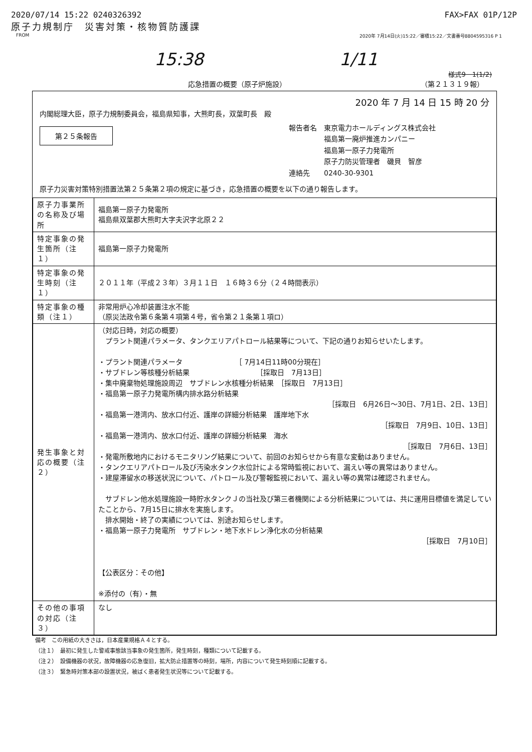2020/07/14 15:22 0240326392 FAX>FAX 01P/12P
原子力規制庁　災害対策・核物質防護課
FROM 2020年 7月14日(火)15:22／審積15:22／文書番号8804595316 P 1
15:38 1/11
様式9－1(1/2)
応急措置の概要（原子炉施設） （第２１３１９報）
2020 年 7 月 14 日 15 時 20 分
内閣総理大臣，原子力規制委員会，福島県知事，大熊町長，双葉町長　殿
第２５条報告
報告者名　東京電力ホールディングス株式会社
　　　　　福島第一廃炉推進カンパニー
　　　　　福島第一原子力発電所
　　　　　原子力防災管理者　磯貝　智彦
連絡先　　0240-30-9301
原子力災害対策特別措置法第２５条第２項の規定に基づき，応急措置の概要を以下の通り報告します。
| 原子力事業所の名称及び場所 | 福島第一原子力発電所 福島県双葉郡大熊町大字夫沢字北原２２ |
| 特定事象の発生箇所（注１） | 福島第一原子力発電所 |
| 特定事象の発生時刻（注１） | ２０１１年（平成２３年）３月１１日 １６時３６分（２４時間表示） |
| 特定事象の種類（注１） | 非常用炉心冷却装置注水不能 （原災法政令第６条第４項第４号，省令第２１条第１項ロ） |
| 発生事象と対応の概要（注２） | （対応日時，対応の概要） プラント関連パラメータ、タンクエリアパトロール結果等について、下記の通りお知らせいたします。 ・プラント関連パラメータ ［ 7月14日11時00分現在］ ・サブドレン等核種分析結果 ［採取日 7月13日］ ・集中廃棄物処理施設周辺 サブドレン水核種分析結果 ［採取日 7月13日］ ・福島第一原子力発電所構内排水路分析結果 ［採取日 6月26日～30日、7月1日、2日、13日］ ・福島第一港湾内、放水口付近、護岸の詳細分析結果 護岸地下水 ［採取日 7月9日、10日、13日］ ・福島第一港湾内、放水口付近、護岸の詳細分析結果 海水 ［採取日 7月6日、13日］ ・発電所敷地内におけるモニタリング結果について、前回のお知らせから有意な変動はありません。 ・タンクエリアパトロール及び汚染水タンク水位計による常時監視において、漏えい等の異常はありません。 ・建屋滞留水の移送状況について、パトロール及び警報監視において、漏えい等の異常は確認されません。 サブドレン他水処理施設一時貯水タンクＪの当社及び第三者機関による分析結果については、共に運用目標値を満足していたことから、7月15日に排水を実施します。 排水開始・終了の実績については、別途お知らせします。 ・福島第一原子力発電所 サブドレン・地下水ドレン浄化水の分析結果 ［採取日 7月10日］ 【公表区分：その他】 ※添付の（有）・無 |
| その他の事項の対応（注３） | なし |
備考　この用紙の大きさは，日本産業規格Ａ４とする。
（注１）　最初に発生した警戒事態該当事象の発生箇所，発生時刻，種類について記載する。
（注２）　設備機器の状況，故障機器の応急復旧，拡大防止措置等の時刻，場所，内容について発生時刻順に記載する。
（注３）　緊急時対策本部の設置状況，被ばく患者発生状況等について記載する。